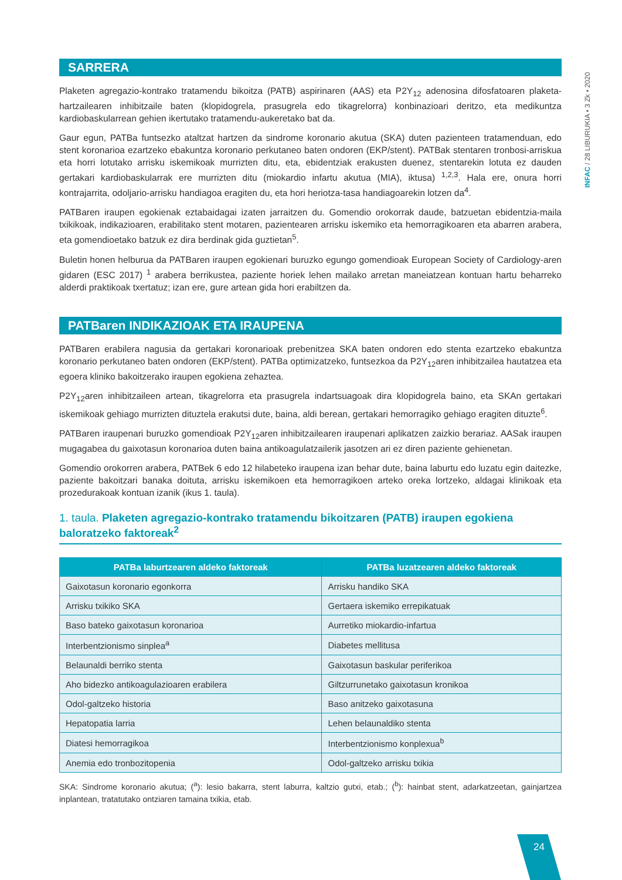INFAC / 28 LIBURUKIA • 3 Zk • 2020
SARRERA
Plaketen agregazio-kontrako tratamendu bikoitza (PATB) aspirinaren (AAS) eta P2Y<sub>12</sub> adenosina difosfatoaren plaketa-hartzailearen inhibitzaile baten (klopidogrela, prasugrela edo tikagrelorra) konbinazioari deritzo, eta medikuntza kardiobaskularrean gehien ikertutako tratamendu-aukeretako bat da.
Gaur egun, PATBa funtsezko ataltzat hartzen da sindrome koronario akutua (SKA) duten pazienteen tratamenduan, edo stent koronarioa ezartzeko ebakuntza koronario perkutaneo baten ondoren (EKP/stent). PATBak stentaren tronbosi-arriskua eta horri lotutako arrisku iskemikoak murrizten ditu, eta, ebidentziak erakusten duenez, stentarekin lotuta ez dauden gertakari kardiobaskularrak ere murrizten ditu (miokardio infartu akutua (MIA), iktusa) <sup>1,2,3</sup>. Hala ere, onura horri kontrajarrita, odoljario-arrisku handiagoa eragiten du, eta hori heriotza-tasa handiagoarekin lotzen da<sup>4</sup>.
PATBaren iraupen egokienak eztabaidagai izaten jarraitzen du. Gomendio orokorrak daude, batzuetan ebidentzia-maila txikikoak, indikazioaren, erabilitako stent motaren, pazientearen arrisku iskemiko eta hemorragikoaren eta abarren arabera, eta gomendioetako batzuk ez dira berdinak gida guztietan<sup>5</sup>.
Buletin honen helburua da PATBaren iraupen egokienari buruzko egungo gomendioak European Society of Cardiology-aren gidaren (ESC 2017) <sup>1</sup> arabera berrikustea, paziente horiek lehen mailako arretan maneiatzean kontuan hartu beharreko alderdi praktikoak txertatuz; izan ere, gure artean gida hori erabiltzen da.
PATBaren INDIKAZIOAK ETA IRAUPENA
PATBaren erabilera nagusia da gertakari koronarioak prebenitzea SKA baten ondoren edo stenta ezartzeko ebakuntza koronario perkutaneo baten ondoren (EKP/stent). PATBa optimizatzeko, funtsezkoa da P2Y<sub>12</sub>aren inhibitzailea hautatzea eta egoera kliniko bakoitzerako iraupen egokiena zehaztea.
P2Y<sub>12</sub>aren inhibitzaileen artean, tikagrelorra eta prasugrela indartsuagoak dira klopidogrela baino, eta SKAn gertakari iskemikoak gehiago murrizten dituztela erakutsi dute, baina, aldi berean, gertakari hemorragiko gehiago eragiten dituzte<sup>6</sup>.
PATBaren iraupenari buruzko gomendioak P2Y<sub>12</sub>aren inhibitzailearen iraupenari aplikatzen zaizkio berariaz. AASak iraupen mugagabea du gaixotasun koronarioa duten baina antikoagulatzailerik jasotzen ari ez diren paziente gehienetan.
Gomendio orokorren arabera, PATBek 6 edo 12 hilabeteko iraupena izan behar dute, baina laburtu edo luzatu egin daitezke, paziente bakoitzari banaka doituta, arrisku iskemikoen eta hemorragikoen arteko oreka lortzeko, aldagai klinikoak eta prozedurakoak kontuan izanik (ikus 1. taula).
1. taula. Plaketen agregazio-kontrako tratamendu bikoitzaren (PATB) iraupen egokiena baloratzeko faktoreak<sup>2</sup>
| PATBa laburtzearen aldeko faktoreak | PATBa luzatzearen aldeko faktoreak |
| --- | --- |
| Gaixotasun koronario egonkorra | Arrisku handiko SKA |
| Arrisku txikiko SKA | Gertaera iskemiko errepikatuak |
| Baso bateko gaixotasun koronarioa | Aurretiko miokardio-infartua |
| Interbentzionismo sinplea<sup>a</sup> | Diabetes mellitusa |
| Belaunaldi berriko stenta | Gaixotasun baskular periferikoa |
| Aho bidezko antikoagulazioaren erabilera | Giltzurrunetako gaixotasun kronikoa |
| Odol-galtzeko historia | Baso anitzeko gaixotasuna |
| Hepatopatia larria | Lehen belaunaldiko stenta |
| Diatesi hemorragikoa | Interbentzionismo konplexua<sup>b</sup> |
| Anemia edo tronbozitopenia | Odol-galtzeko arrisku txikia |
SKA: Sindrome koronario akutua; (<sup>a</sup>): lesio bakarra, stent laburra, kaltzio gutxi, etab.; (<sup>b</sup>): hainbat stent, adarkatzeetan, gainjartzea inplantean, tratatutako ontziaren tamaina txikia, etab.
24